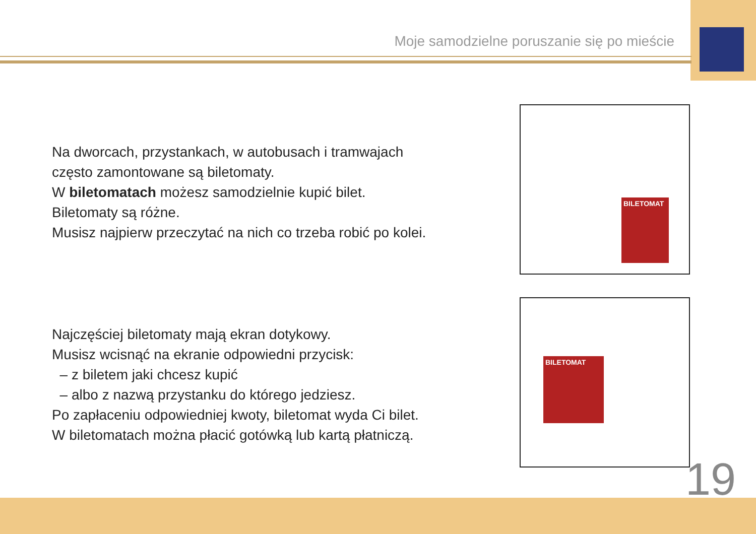Moje samodzielne poruszanie się po mieście
Na dworcach, przystankach, w autobusach i tramwajach
często zamontowane są biletomaty.
W biletomatach możesz samodzielnie kupić bilet.
Biletomaty są różne.
Musisz najpierw przeczytać na nich co trzeba robić po kolei.
BILETOMAT
Najczęściej biletomaty mają ekran dotykowy.
Musisz wcisnąć na ekranie odpowiedni przycisk:
– z biletem jaki chcesz kupić
– albo z nazwą przystanku do którego jedziesz.
Po zapłaceniu odpowiedniej kwoty, biletomat wyda Ci bilet.
W biletomatach można płacić gotówką lub kartą płatniczą.
BILETOMAT
19